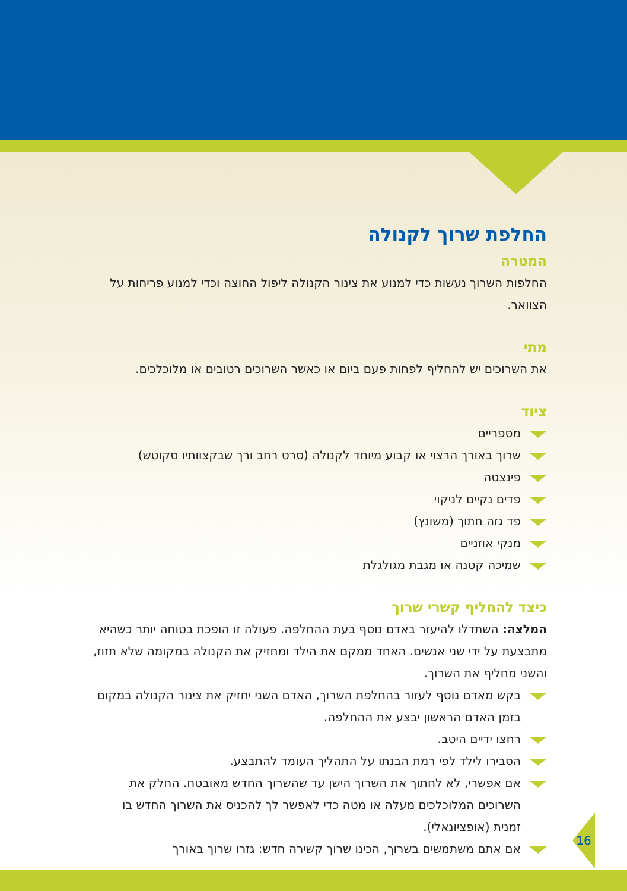החלפת שרוך לקנולה
המטרה
החלפות השרוך נעשות כדי למנוע את צינור הקנולה ליפול החוצה וכדי למנוע פריחות על הצוואר.
מתי
את השרוכים יש להחליף לפחות פעם ביום או כאשר השרוכים רטובים או מלוכלכים.
ציוד
מספריים
שרוך באורך הרצוי או קבוע מיוחד לקנולה (סרט רחב ורך שבקצוותיו סקוטש)
פינצטה
פדים נקיים לניקוי
פד גזה חתוך (משונץ)
מנקי אוזניים
שמיכה קטנה או מגבת מגולגלת
כיצד להחליף קשרי שרוך
המלצה: השתדלו להיעזר באדם נוסף בעת ההחלפה. פעולה זו הופכת בטוחה יותר כשהיא מתבצעת על ידי שני אנשים. האחד ממקם את הילד ומחזיק את הקנולה במקומה שלא תזוז, והשני מחליף את השרוך.
בקש מאדם נוסף לעזור בהחלפת השרוך, האדם השני יחזיק את צינור הקנולה במקום בזמן האדם הראשון יבצע את ההחלפה.
רחצו ידיים היטב.
הסבירו לילד לפי רמת הבנתו על התהליך העומד להתבצע.
אם אפשרי, לא לחתוך את השרוך הישן עד שהשרוך החדש מאובטח. החלק את השרוכים המלוכלכים מעלה או מטה כדי לאפשר לך להכניס את השרוך החדש בו זמנית (אופציונאלי).
אם אתם משתמשים בשרוך, הכינו שרוך קשירה חדש: גזרו שרוך באורך
16